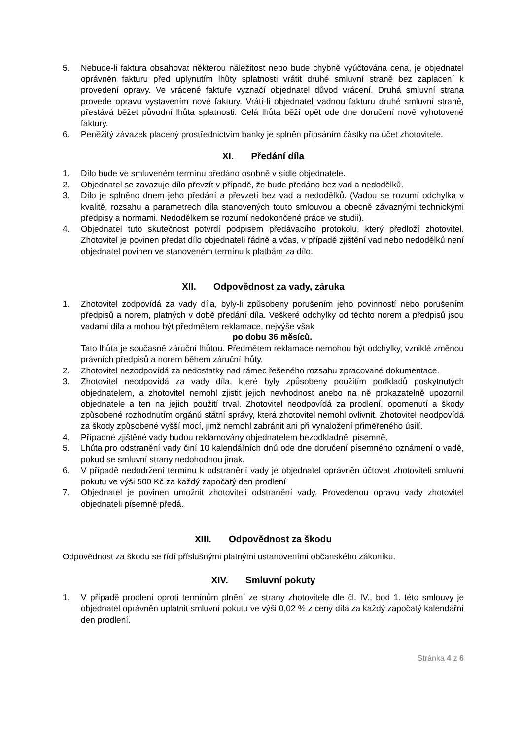5. Nebude-li faktura obsahovat některou náležitost nebo bude chybně vyúčtována cena, je objednatel oprávněn fakturu před uplynutím lhůty splatnosti vrátit druhé smluvní straně bez zaplacení k provedení opravy. Ve vrácené faktuře vyznačí objednatel důvod vrácení. Druhá smluvní strana provede opravu vystavením nové faktury. Vrátí-li objednatel vadnou fakturu druhé smluvní straně, přestává běžet původní lhůta splatnosti. Celá lhůta běží opět ode dne doručení nově vyhotovené faktury.
6. Peněžitý závazek placený prostřednictvím banky je splněn připsáním částky na účet zhotovitele.
XI. Předání díla
1. Dílo bude ve smluveném termínu předáno osobně v sídle objednatele.
2. Objednatel se zavazuje dílo převzít v případě, že bude předáno bez vad a nedodělků.
3. Dílo je splněno dnem jeho předání a převzetí bez vad a nedodělků. (Vadou se rozumí odchylka v kvalitě, rozsahu a parametrech díla stanovených touto smlouvou a obecně závaznými technickými předpisy a normami. Nedodělkem se rozumí nedokončené práce ve studii).
4. Objednatel tuto skutečnost potvrdí podpisem předávacího protokolu, který předloží zhotovitel. Zhotovitel je povinen předat dílo objednateli řádně a včas, v případě zjištění vad nebo nedodělků není objednatel povinen ve stanoveném termínu k platbám za dílo.
XII. Odpovědnost za vady, záruka
1. Zhotovitel zodpovídá za vady díla, byly-li způsobeny porušením jeho povinností nebo porušením předpisů a norem, platných v době předání díla. Veškeré odchylky od těchto norem a předpisů jsou vadami díla a mohou být předmětem reklamace, nejvýše však
po dobu 36 měsíců.
Tato lhůta je současně záruční lhůtou. Předmětem reklamace nemohou být odchylky, vzniklé změnou právních předpisů a norem během záruční lhůty.
2. Zhotovitel nezodpovídá za nedostatky nad rámec řešeného rozsahu zpracované dokumentace.
3. Zhotovitel neodpovídá za vady díla, které byly způsobeny použitím podkladů poskytnutých objednatelem, a zhotovitel nemohl zjistit jejich nevhodnost anebo na ně prokazatelně upozornil objednatele a ten na jejich použití trval. Zhotovitel neodpovídá za prodlení, opomenutí a škody způsobené rozhodnutím orgánů státní správy, která zhotovitel nemohl ovlivnit. Zhotovitel neodpovídá za škody způsobené vyšší mocí, jimž nemohl zabránit ani při vynaložení přiměřeného úsilí.
4. Případné zjištěné vady budou reklamovány objednatelem bezodkladně, písemně.
5. Lhůta pro odstranění vady činí 10 kalendářních dnů ode dne doručení písemného oznámení o vadě, pokud se smluvní strany nedohodnou jinak.
6. V případě nedodržení termínu k odstranění vady je objednatel oprávněn účtovat zhotoviteli smluvní pokutu ve výši 500 Kč za každý započatý den prodlení
7. Objednatel je povinen umožnit zhotoviteli odstranění vady. Provedenou opravu vady zhotovitel objednateli písemně předá.
XIII. Odpovědnost za škodu
Odpovědnost za škodu se řídí příslušnými platnými ustanoveními občanského zákoníku.
XIV. Smluvní pokuty
1. V případě prodlení oproti termínům plnění ze strany zhotovitele dle čl. IV., bod 1. této smlouvy je objednatel oprávněn uplatnit smluvní pokutu ve výši 0,02 % z ceny díla za každý započatý kalendářní den prodlení.
Stránka 4 z 6